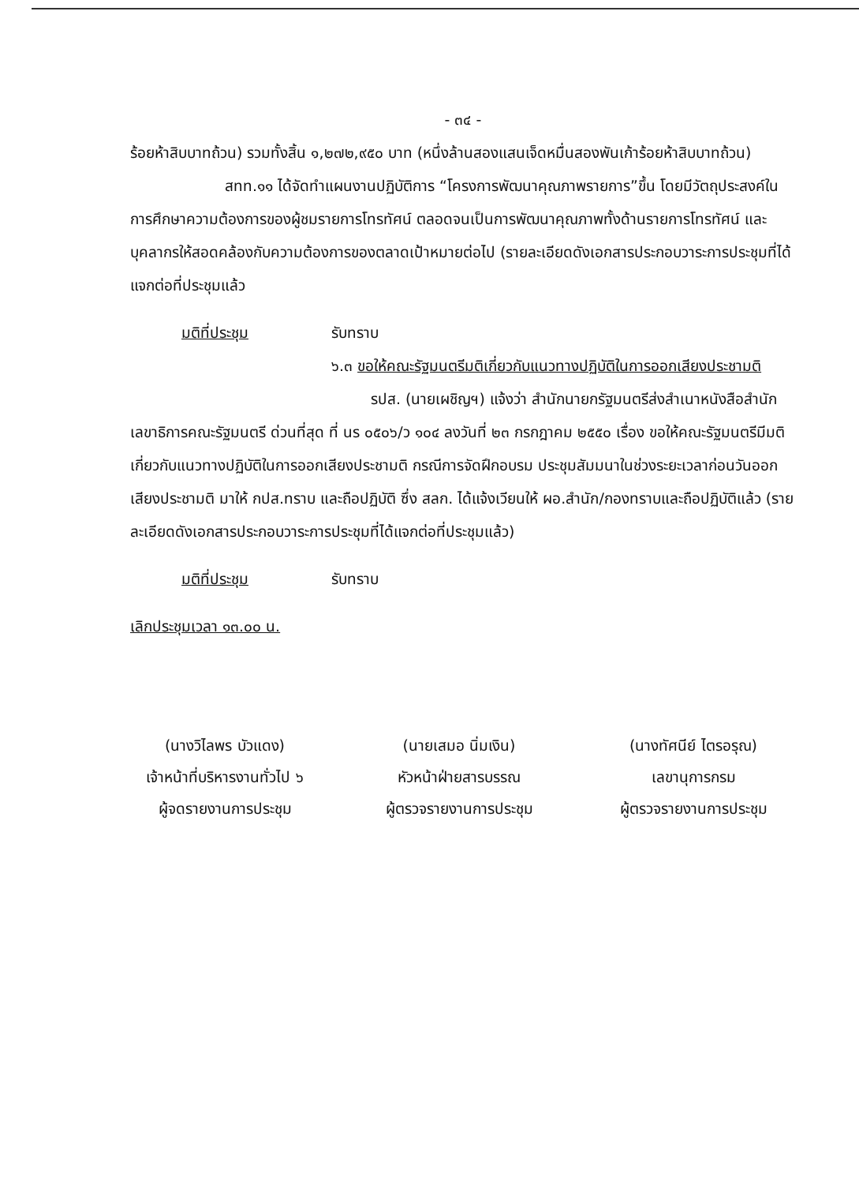- ๓๔ -
ร้อยห้าสิบบาทถ้วน) รวมทั้งสิ้น ๑,๒๗๒,๙๕๐ บาท (หนึ่งล้านสองแสนเจ็ดหมื่นสองพันเก้าร้อยห้าสิบบาทถ้วน)
สทท.๑๑ ได้จัดทำแผนงานปฏิบัติการ “โครงการพัฒนาคุณภาพรายการ”ขึ้น โดยมีวัตถุประสงค์ในการศึกษาความต้องการของผู้ชมรายการโทรทัศน์ ตลอดจนเป็นการพัฒนาคุณภาพทั้งด้านรายการโทรทัศน์ และบุคลากรให้สอดคล้องกับความต้องการของตลาดเป้าหมายต่อไป (รายละเอียดดังเอกสารประกอบวาระการประชุมที่ได้แจกต่อที่ประชุมแล้ว
มติที่ประชุม รับทราบ
๖.๓ ขอให้คณะรัฐมนตรีมติเกี่ยวกับแนวทางปฏิบัติในการออกเสียงประชามติ
รปส. (นายเผชิญฯ) แจ้งว่า สำนักนายกรัฐมนตรีส่งสำเนาหนังสือสำนักเลขาธิการคณะรัฐมนตรี ด่วนที่สุด ที่ นร ๐๕๐๖/ว ๑๐๔ ลงวันที่ ๒๓ กรกฎาคม ๒๕๕๐ เรื่อง ขอให้คณะรัฐมนตรีมีมติเกี่ยวกับแนวทางปฏิบัติในการออกเสียงประชามติ กรณีการจัดฝึกอบรม ประชุมสัมมนาในช่วงระยะเวลาก่อนวันออกเสียงประชามติ มาให้ กปส.ทราบ และถือปฏิบัติ ซึ่ง สลก. ได้แจ้งเวียนให้ ผอ.สำนัก/กองทราบและถือปฏิบัติแล้ว (รายละเอียดดังเอกสารประกอบวาระการประชุมที่ได้แจกต่อที่ประชุมแล้ว)
มติที่ประชุม รับทราบ
เลิกประชุมเวลา ๑๓.๐๐ น.
(นางวิไลพร บัวแดง)
เจ้าหน้าที่บริหารงานทั่วไป ๖
ผู้จดรายงานการประชุม
(นายเสมอ นิ่มเงิน)
หัวหน้าฝ่ายสารบรรณ
ผู้ตรวจรายงานการประชุม
(นางทัศนีย์ ไตรอรุณ)
เลขานุการกรม
ผู้ตรวจรายงานการประชุม